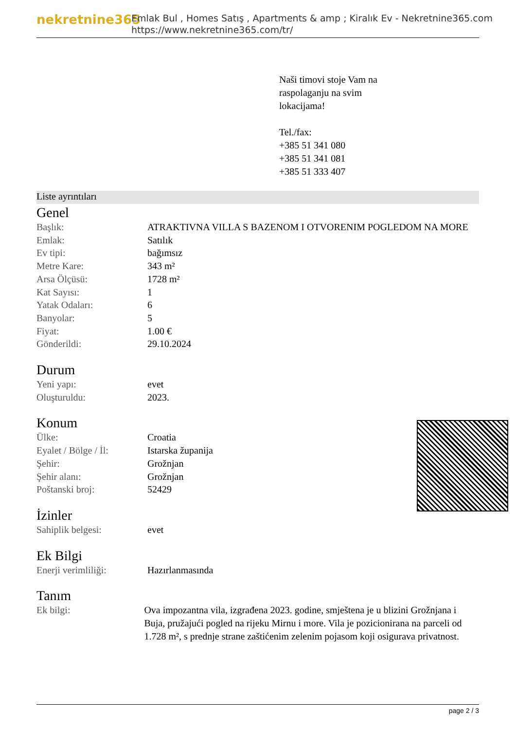nekretnine365
Emlak Bul , Homes Satış , Apartments & amp ; Kiralık Ev - Nekretnine365.com
https://www.nekretnine365.com/tr/
Naši timovi stoje Vam na
raspolaganju na svim
lokacijama!
Tel./fax:
+385 51 341 080
+385 51 341 081
+385 51 333 407
Liste ayrıntıları
Genel
| Başlık: | ATRAKTIVNA VILLA S BAZENOM I OTVORENIM POGLEDOM NA MORE |
| Emlak: | Satılık |
| Ev tipi: | bağımsız |
| Metre Kare: | 343 m² |
| Arsa Ölçüsü: | 1728 m² |
| Kat Sayısı: | 1 |
| Yatak Odaları: | 6 |
| Banyolar: | 5 |
| Fiyat: | 1.00 € |
| Gönderildi: | 29.10.2024 |
Durum
| Yeni yapı: | evet |
| Oluşturuldu: | 2023. |
Konum
| Ülke: | Croatia |
| Eyalet / Bölge / İl: | Istarska županija |
| Şehir: | Grožnjan |
| Şehir alanı: | Grožnjan |
| Poštanski broj: | 52429 |
İzinler
| Sahiplik belgesi: | evet |
Ek Bilgi
| Enerji verimliliği: | Hazırlanmasında |
Tanım
| Ek bilgi: | Ova impozantna vila, izgrađena 2023. godine, smještena je u blizini Grožnjana i Buja, pružajući pogled na rijeku Mirnu i more. Vila je pozicionirana na parceli od 1.728 m², s prednje strane zaštićenim zelenim pojasom koji osigurava privatnost. |
page 2 / 3